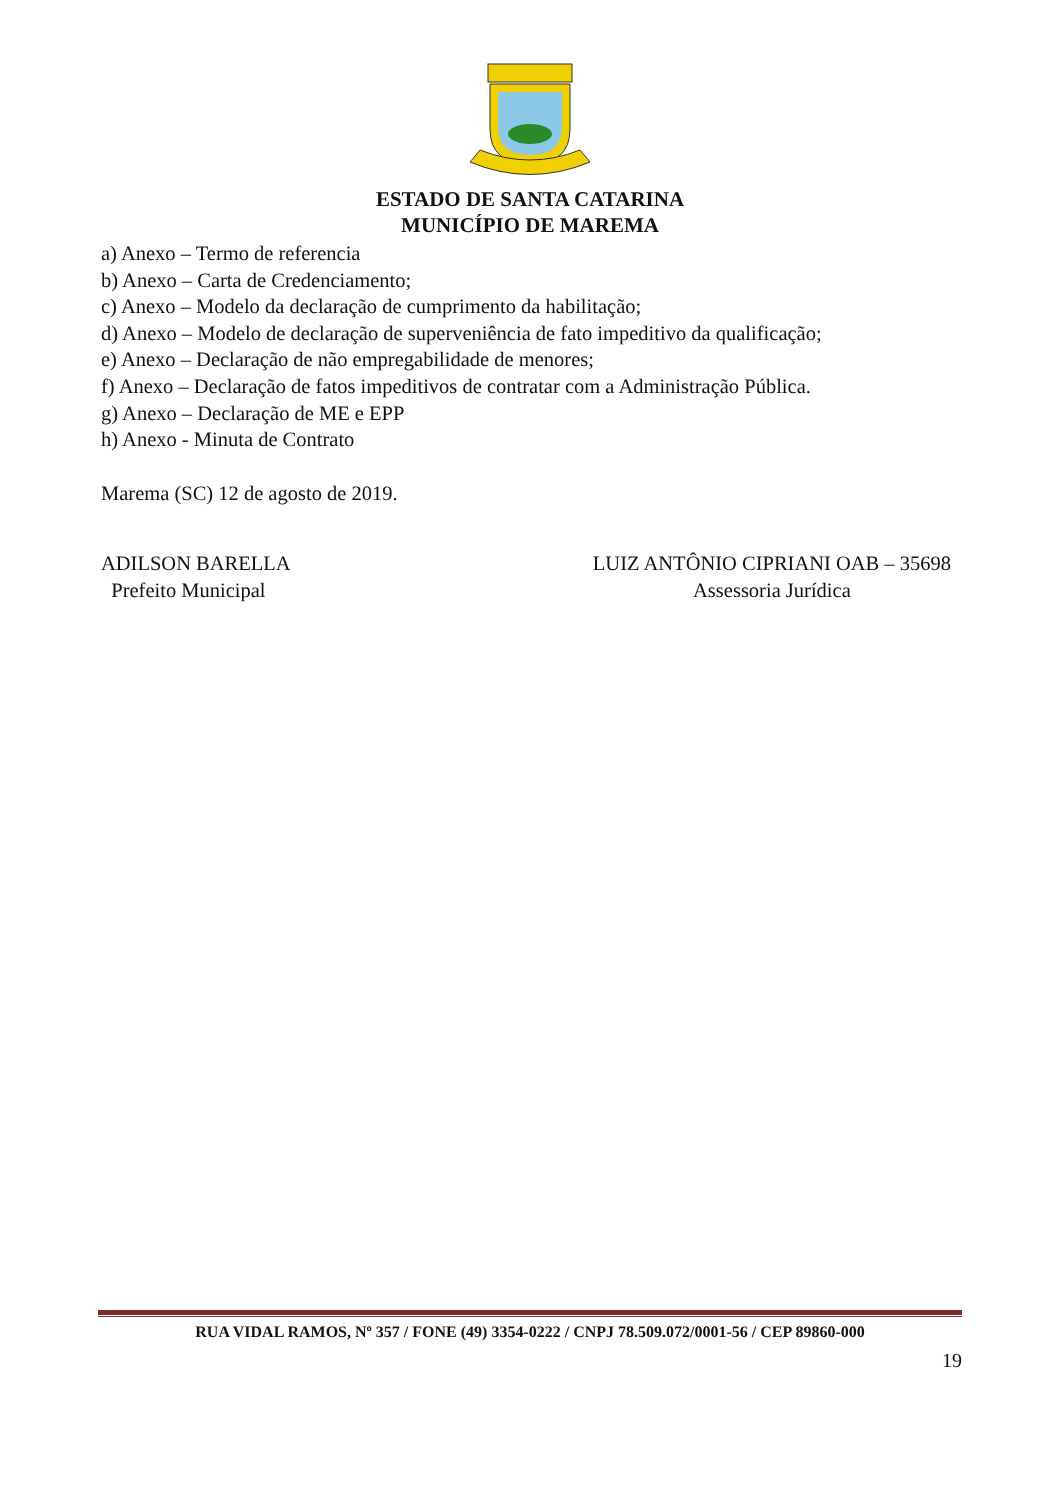ESTADO DE SANTA CATARINA
MUNICÍPIO DE MAREMA
a) Anexo – Termo de referencia
b) Anexo – Carta de Credenciamento;
c) Anexo – Modelo da declaração de cumprimento da habilitação;
d) Anexo – Modelo de declaração de superveniência de fato impeditivo da qualificação;
e) Anexo – Declaração de não empregabilidade de menores;
f) Anexo – Declaração de fatos impeditivos de contratar com a Administração Pública.
g) Anexo – Declaração de ME e EPP
h) Anexo - Minuta de Contrato
Marema (SC) 12 de agosto de 2019.
ADILSON BARELLA
Prefeito Municipal
LUIZ ANTÔNIO CIPRIANI OAB – 35698
Assessoria Jurídica
RUA VIDAL RAMOS, Nº 357 / FONE (49) 3354-0222 / CNPJ 78.509.072/0001-56 / CEP 89860-000
19